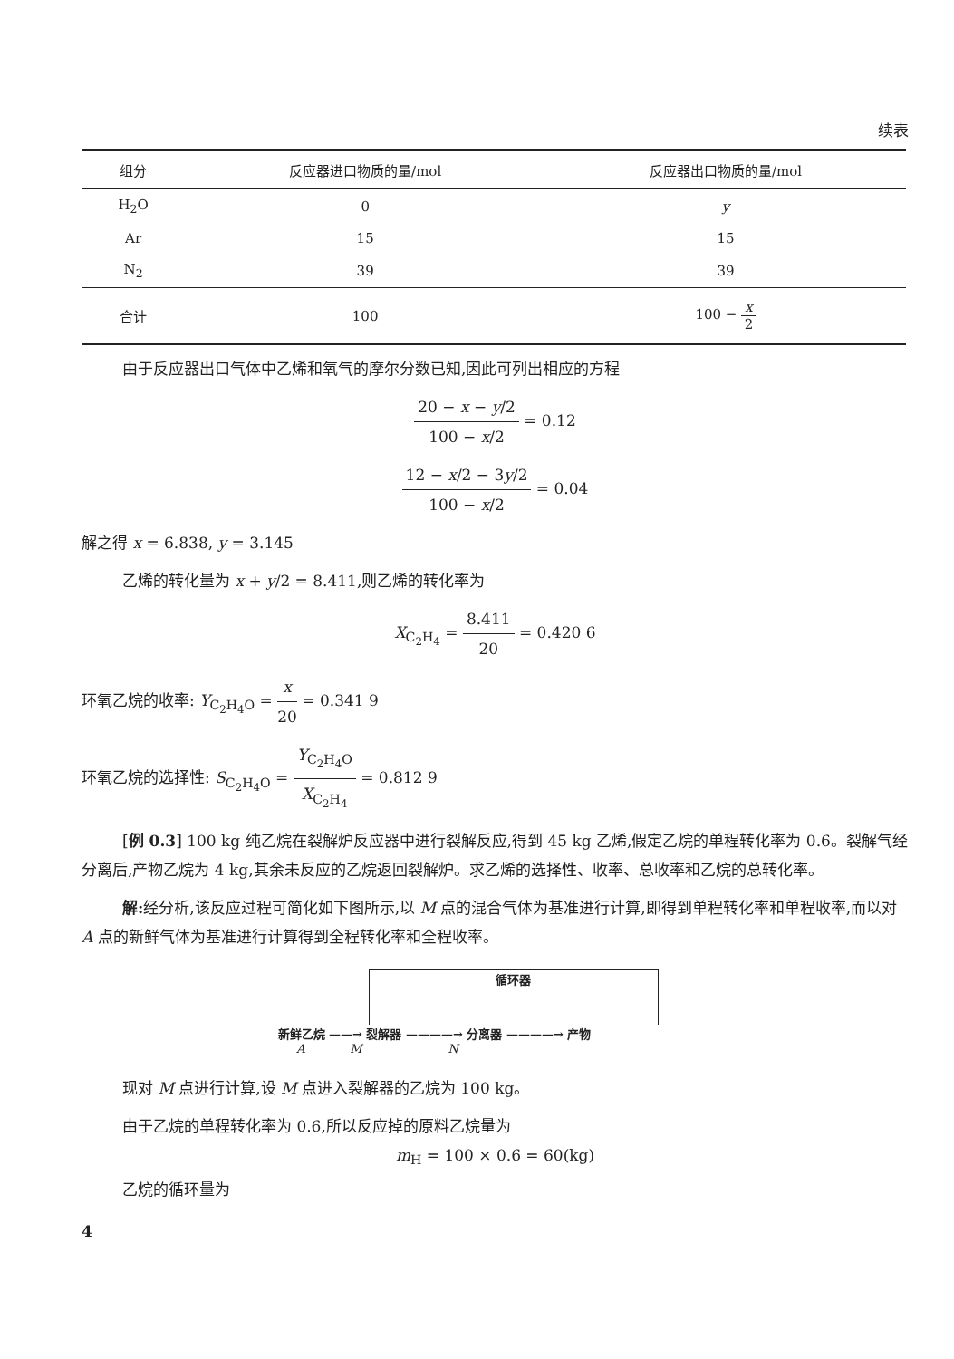续表
| 组分 | 反应器进口物质的量/mol | 反应器出口物质的量/mol |
| --- | --- | --- |
| H<sub>2</sub>O | 0 | y |
| Ar | 15 | 15 |
| N<sub>2</sub> | 39 | 39 |
| 合计 | 100 | 100 − x 2 |
由于反应器出口气体中乙烯和氧气的摩尔分数已知,因此可列出相应的方程
20 − x − y/2 100 − x/2 = 0.12
12 − x/2 − 3y/2 100 − x/2 = 0.04
解之得 x = 6.838, y = 3.145
乙烯的转化量为 x + y/2 = 8.411,则乙烯的转化率为
X<sub>C<sub>2</sub>H<sub>4</sub></sub> = 8.411 20 = 0.420 6
环氧乙烷的收率: Y<sub>C<sub>2</sub>H<sub>4</sub>O</sub> = x 20 = 0.341 9
环氧乙烷的选择性: S<sub>C<sub>2</sub>H<sub>4</sub>O</sub> = Y<sub>C<sub>2</sub>H<sub>4</sub>O</sub> X<sub>C<sub>2</sub>H<sub>4</sub></sub> = 0.812 9
[例 0.3] 100 kg 纯乙烷在裂解炉反应器中进行裂解反应,得到 45 kg 乙烯,假定乙烷的单程转化率为 0.6。裂解气经分离后,产物乙烷为 4 kg,其余未反应的乙烷返回裂解炉。求乙烯的选择性、收率、总收率和乙烷的总转化率。
解: 经分析,该反应过程可简化如下图所示,以 M 点的混合气体为基准进行计算,即得到单程转化率和单程收率,而以对 A 点的新鲜气体为基准进行计算得到全程转化率和全程收率。
循环器
新鲜乙烷 ——→ 裂解器 ————→ 分离器 ————→ 产物
A M N
现对 M 点进行计算,设 M 点进入裂解器的乙烷为 100 kg。
由于乙烷的单程转化率为 0.6,所以反应掉的原料乙烷量为
m<sub>H</sub> = 100 × 0.6 = 60(kg)
乙烷的循环量为
4